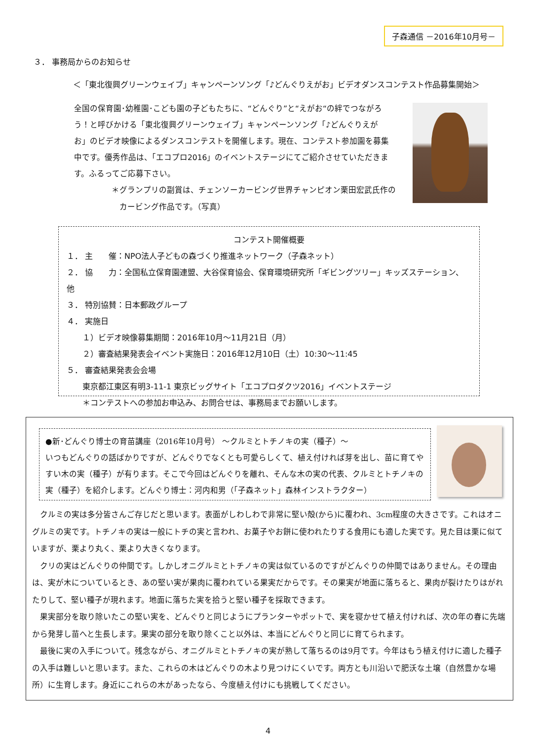子森通信 －2016年10月号－
３． 事務局からのお知らせ
＜「東北復興グリーンウェイブ」キャンペーンソング「♪どんぐりえがお」ビデオダンスコンテスト作品募集開始＞
全国の保育園･幼稚園･こども園の子どもたちに、“どんぐり”と“えがお“の絆でつながろう！と呼びかける「東北復興グリーンウェイブ」キャンペーンソング「♪どんぐりえがお」のビデオ映像によるダンスコンテストを開催します。現在、コンテスト参加園を募集中です。優秀作品は、「エコプロ2016」のイベントステージにてご紹介させていただきます。ふるってご応募下さい。
＊グランプリの副賞は、チェンソーカービング世界チャンピオン栗田宏武氏作の
　カービング作品です。（写真）
コンテスト開催概要
１． 主　　催：NPO法人子どもの森づくり推進ネットワーク（子森ネット）
２． 協　　力：全国私立保育園連盟、大谷保育協会、保育環境研究所「ギビングツリー」キッズステーション、他
３． 特別協賛：日本郵政グループ
４． 実施日
　　１）ビデオ映像募集期間：2016年10月～11月21日（月）
　　２）審査結果発表会イベント実施日：2016年12月10日（土）10:30～11:45
５． 審査結果発表会会場
　　東京都江東区有明3-11-1 東京ビッグサイト「エコプロダクツ2016」イベントステージ
　　＊コンテストへの参加お申込み、お問合せは、事務局までお願いします。
●新･どんぐり博士の育苗講座（2016年10月号） ～クルミとトチノキの実（種子）～
いつもどんぐりの話ばかりですが、どんぐりでなくとも可愛らしくて、植え付ければ芽を出し、苗に育てやすい木の実（種子）が有ります。そこで今回はどんぐりを離れ、そんな木の実の代表、クルミとトチノキの実（種子）を紹介します。どんぐり博士：河内和男（「子森ネット」森林インストラクター）
　クルミの実は多分皆さんご存じだと思います。表面がしわしわで非常に堅い殻(から)に覆われ、3cm程度の大きさです。これはオニグルミの実です。トチノキの実は一般にトチの実と言われ、お菓子やお餅に使われたりする食用にも適した実です。見た目は栗に似ていますが、栗より丸く、栗より大きくなります。
　クリの実はどんぐりの仲間です。しかしオニグルミとトチノキの実は似ているのですがどんぐりの仲間ではありません。その理由は、実が木についているとき、あの堅い実が果肉に覆われている果実だからです。その果実が地面に落ちると、果肉が裂けたりはがれたりして、堅い種子が現れます。地面に落ちた実を拾うと堅い種子を採取できます。
　果実部分を取り除いたこの堅い実を、どんぐりと同じようにプランターやポットで、実を寝かせて植え付ければ、次の年の春に先端から発芽し苗へと生長します。果実の部分を取り除くこと以外は、本当にどんぐりと同じに育てられます。
　最後に実の入手について。残念ながら、オニグルミとトチノキの実が熟して落ちるのは9月です。今年はもう植え付けに適した種子の入手は難しいと思います。また、これらの木はどんぐりの木より見つけにくいです。両方とも川沿いで肥沃な土壌（自然豊かな場所）に生育します。身近にこれらの木があったなら、今度植え付けにも挑戦してください。
4